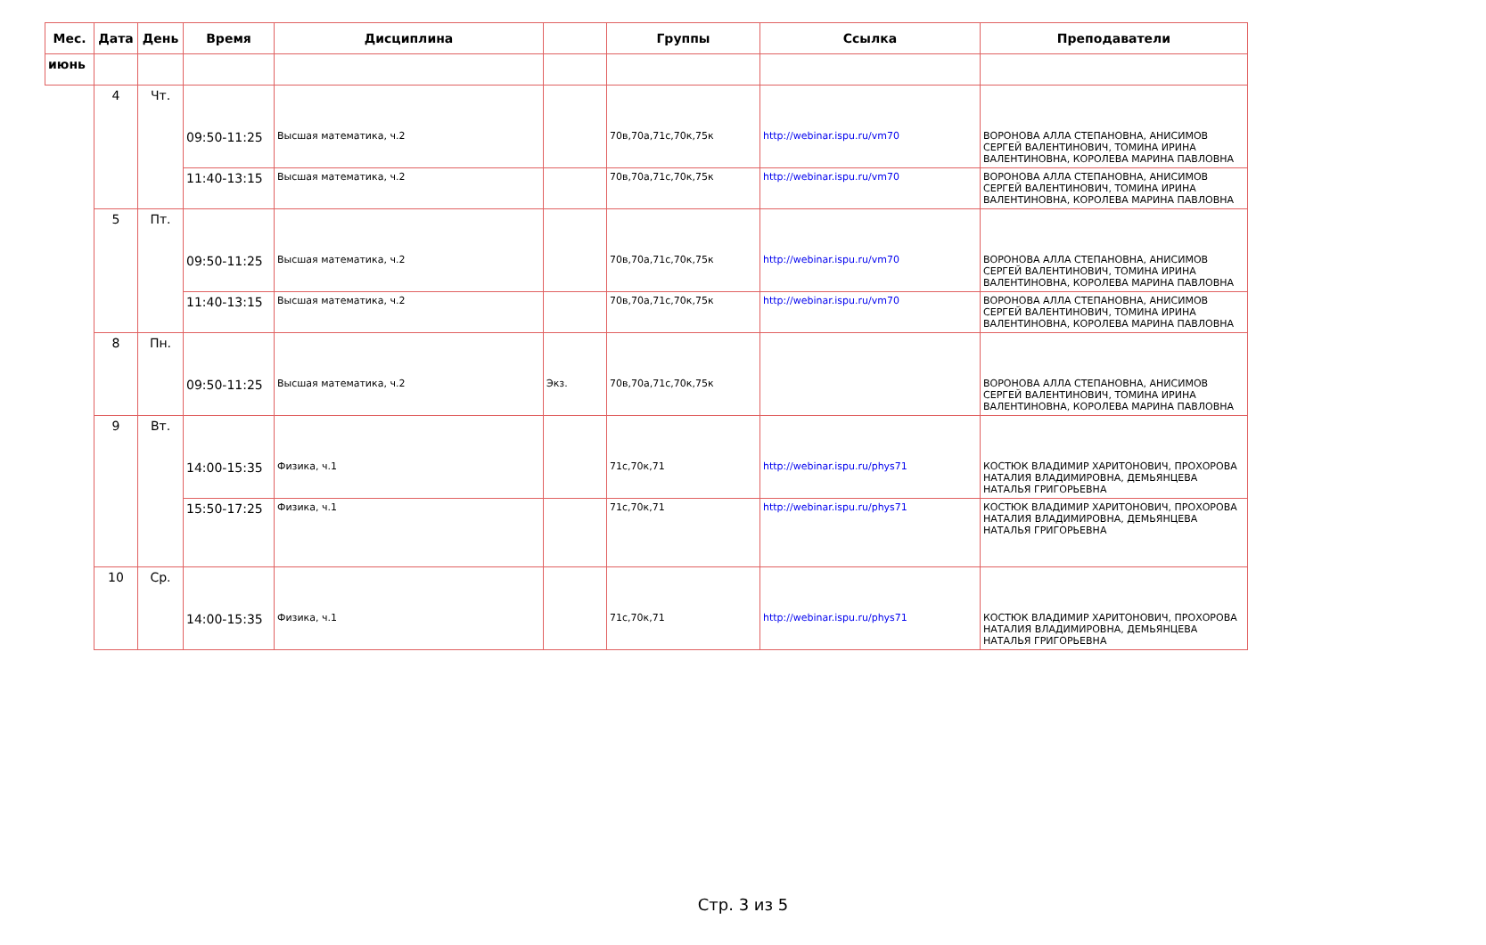| Мес. | Дата | День | Время | Дисциплина | | Группы | Ссылка | Преподаватели |
| --- | --- | --- | --- | --- | --- | --- | --- | --- |
| июнь | | | | | | | | |
| | 4 | Чт. | 09:50-11:25 | Высшая математика, ч.2 | | 70в,70а,71с,70к,75к | http://webinar.ispu.ru/vm70 | ВОРОНОВА АЛЛА СТЕПАНОВНА, АНИСИМОВ СЕРГЕЙ ВАЛЕНТИНОВИЧ, ТОМИНА ИРИНА ВАЛЕНТИНОВНА, КОРОЛЕВА МАРИНА ПАВЛОВНА |
| | | | 11:40-13:15 | Высшая математика, ч.2 | | 70в,70а,71с,70к,75к | http://webinar.ispu.ru/vm70 | ВОРОНОВА АЛЛА СТЕПАНОВНА, АНИСИМОВ СЕРГЕЙ ВАЛЕНТИНОВИЧ, ТОМИНА ИРИНА ВАЛЕНТИНОВНА, КОРОЛЕВА МАРИНА ПАВЛОВНА |
| | 5 | Пт. | 09:50-11:25 | Высшая математика, ч.2 | | 70в,70а,71с,70к,75к | http://webinar.ispu.ru/vm70 | ВОРОНОВА АЛЛА СТЕПАНОВНА, АНИСИМОВ СЕРГЕЙ ВАЛЕНТИНОВИЧ, ТОМИНА ИРИНА ВАЛЕНТИНОВНА, КОРОЛЕВА МАРИНА ПАВЛОВНА |
| | | | 11:40-13:15 | Высшая математика, ч.2 | | 70в,70а,71с,70к,75к | http://webinar.ispu.ru/vm70 | ВОРОНОВА АЛЛА СТЕПАНОВНА, АНИСИМОВ СЕРГЕЙ ВАЛЕНТИНОВИЧ, ТОМИНА ИРИНА ВАЛЕНТИНОВНА, КОРОЛЕВА МАРИНА ПАВЛОВНА |
| | 8 | Пн. | 09:50-11:25 | Высшая математика, ч.2 | Экз. | 70в,70а,71с,70к,75к | | ВОРОНОВА АЛЛА СТЕПАНОВНА, АНИСИМОВ СЕРГЕЙ ВАЛЕНТИНОВИЧ, ТОМИНА ИРИНА ВАЛЕНТИНОВНА, КОРОЛЕВА МАРИНА ПАВЛОВНА |
| | 9 | Вт. | 14:00-15:35 | Физика, ч.1 | | 71с,70к,71 | http://webinar.ispu.ru/phys71 | КОСТЮК ВЛАДИМИР ХАРИТОНОВИЧ, ПРОХОРОВА НАТАЛИЯ ВЛАДИМИРОВНА, ДЕМЬЯНЦЕВА НАТАЛЬЯ ГРИГОРЬЕВНА |
| | | | 15:50-17:25 | Физика, ч.1 | | 71с,70к,71 | http://webinar.ispu.ru/phys71 | КОСТЮК ВЛАДИМИР ХАРИТОНОВИЧ, ПРОХОРОВА НАТАЛИЯ ВЛАДИМИРОВНА, ДЕМЬЯНЦЕВА НАТАЛЬЯ ГРИГОРЬЕВНА |
| | 10 | Ср. | 14:00-15:35 | Физика, ч.1 | | 71с,70к,71 | http://webinar.ispu.ru/phys71 | КОСТЮК ВЛАДИМИР ХАРИТОНОВИЧ, ПРОХОРОВА НАТАЛИЯ ВЛАДИМИРОВНА, ДЕМЬЯНЦЕВА НАТАЛЬЯ ГРИГОРЬЕВНА |
Стр. 3 из 5